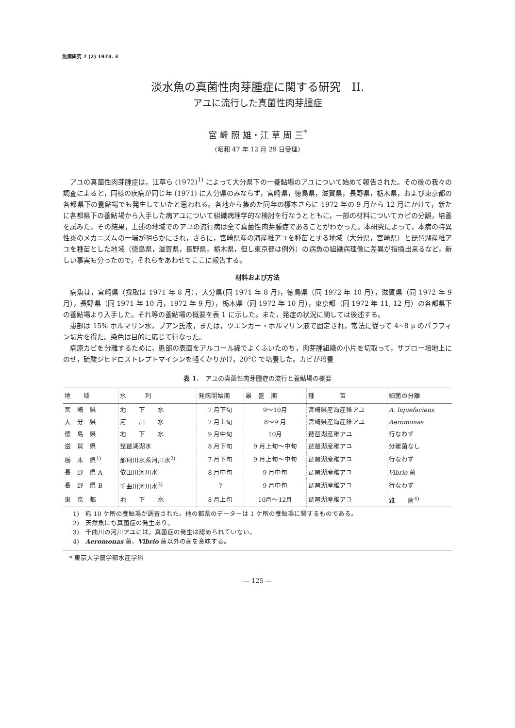魚病研究 7 (2) 1973. 3
淡水魚の真菌性肉芽腫症に関する研究　II.
アユに流行した真菌性肉芽腫症
宮 崎 照 雄・江 草 周 三<sup>*</sup>
(昭和 47 年 12 月 29 日受理)
アユの真菌性肉芽腫症は，江草ら (1972)<sup>1)</sup> によって大分県下の一養鮎場のアユについて始めて報告された。その後の我々の調査によると，同様の疾病が同じ年 (1971) に大分県のみならず，宮崎県，徳島県，滋賀県，長野県，栃木県，および東京都の各都県下の養鮎場でも発生していたと思われる。各地から集めた同年の標本さらに 1972 年の 9 月から 12 月にかけて，新たに各都県下の養鮎場から入手した病アユについて組織病理学的な検討を行なうとともに，一部の材料についてカビの分離，培養を試みた。その結果，上述の地域でのアユの流行病は全て真菌性肉芽腫症であることがわかった。本研究によって，本病の特異性炎のメカニズムの一端が明らかにされ，さらに，宮崎県産の海産稚アユを種苗とする地域（大分県，宮崎県）と琵琶湖産稚アユを種苗とした地域（徳島県，滋賀県，長野県，栃木県，但し東京都は例外）の病魚の組織病理像に差異が指摘出来るなど，新しい事実も分ったので，それらをあわせてここに報告する。
材料および方法
病魚は，宮崎県（採取は 1971 年 8 月），大分県(同 1971 年 8 月)，徳島県（同 1972 年 10 月），滋賀県（同 1972 年 9 月），長野県（同 1971 年 10 月，1972 年 9 月），栃木県（同 1972 年 10 月），東京都（同 1972 年 11, 12 月）の各都県下の養鮎場より入手した。それ等の養鮎場の概要を表 1 に示した。また，発症の状況に関しては後述する。
患部は 15% ホルマリン水，ブアン氏液，または，ツエンカー・ホルマリン液で固定され，常法に従って 4~8 μ のパラフィン切片を得た。染色は目的に応じて行なった。
病原カビを分離するために，患部の表面をアルコール綿でよくふいたのち，肉芽腫組織の小片を切取って，サブロー培地上にのせ，硫酸ジヒドロストレプトマイシンを軽くかりかけ，20°C で培養した。カビが培養
表 1.　アユの真菌性肉芽腫症の流行と養鮎場の概要
| 地 域 | 水 利 | 発病開始期 | 最 盛 期 | 種 苗 | 細菌の分離 |
| --- | --- | --- | --- | --- | --- |
| 宮 崎 県 | 地 下 水 | 7 月下旬 | 9～10月 | 宮崎県産海産稚アユ | A. liquefaciens |
| 大 分 県 | 河 川 水 | 7 月上旬 | 8～9 月 | 宮崎県産海産稚アユ | Aeromonas |
| 徳 島 県 | 地 下 水 | 9 月中旬 | 10月 | 琵琶湖産稚アユ | 行なわず |
| 滋 賀 県 | 琵琶湖湖水 | 8 月下旬 | 9 月上旬～中旬 | 琵琶湖産稚アユ | 分離菌なし |
| 栃 木 県<sup>1)</sup> | 那珂川水系河川水<sup>2)</sup> | 7 月下旬 | 9 月上旬～中旬 | 琵琶湖産稚アユ | 行なわず |
| 長 野 県 A | 依田川河川水 | 8 月中旬 | 9 月中旬 | 琵琶湖産稚アユ | Vibrio 菌 |
| 長 野 県 B | 千曲川河川水<sup>3)</sup> | ? | 9 月中旬 | 琵琶湖産稚アユ | 行なわず |
| 東 京 都 | 地 下 水 | 8 月上旬 | 10月～12月 | 琵琶湖産稚アユ | 雑 菌<sup>4)</sup> |
1)　約 10 ケ所の養鮎場が調査された。他の都県のデーターは 1 ケ所の養鮎場に関するものである。
2)　天然魚にも真菌症の発生あり。
3)　千曲川の河川アユには，真菌症の発生は認められていない。
4)　Aeromonas 菌，Vibrio 菌以外の菌を意味する。
　* 東京大学農学部水産学科
— 125 —